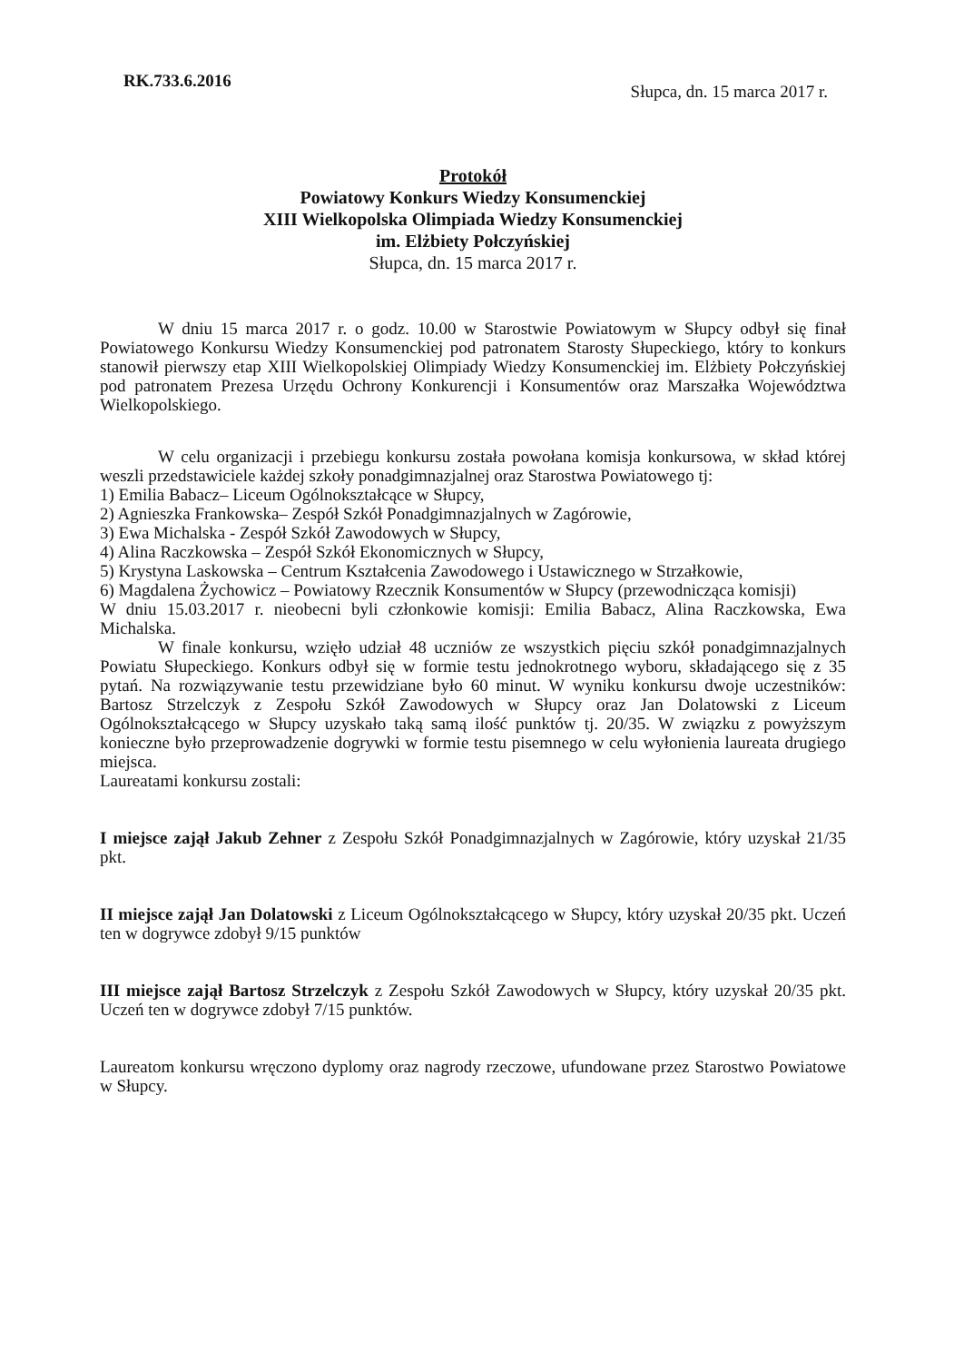RK.733.6.2016
Słupca, dn. 15 marca 2017 r.
Protokół
Powiatowy Konkurs Wiedzy Konsumenckiej
XIII Wielkopolska Olimpiada Wiedzy Konsumenckiej
im. Elżbiety Połczyńskiej
Słupca, dn. 15 marca 2017 r.
W dniu 15 marca 2017 r. o godz. 10.00 w Starostwie Powiatowym w Słupcy odbył się finał Powiatowego Konkursu Wiedzy Konsumenckiej pod patronatem Starosty Słupeckiego, który to konkurs stanowił pierwszy etap XIII Wielkopolskiej Olimpiady Wiedzy Konsumenckiej im. Elżbiety Połczyńskiej pod patronatem Prezesa Urzędu Ochrony Konkurencji i Konsumentów oraz Marszałka Województwa Wielkopolskiego.
W celu organizacji i przebiegu konkursu została powołana komisja konkursowa, w skład której weszli przedstawiciele każdej szkoły ponadgimnazjalnej oraz Starostwa Powiatowego tj:
1) Emilia Babacz– Liceum Ogólnokształcące w Słupcy,
2) Agnieszka Frankowska– Zespół Szkół Ponadgimnazjalnych w Zagórowie,
3) Ewa Michalska - Zespół Szkół Zawodowych w Słupcy,
4) Alina Raczkowska – Zespół Szkół Ekonomicznych w Słupcy,
5) Krystyna Laskowska – Centrum Kształcenia Zawodowego i Ustawicznego w Strzałkowie,
6) Magdalena Żychowicz – Powiatowy Rzecznik Konsumentów w Słupcy (przewodnicząca komisji)
W dniu 15.03.2017 r. nieobecni byli członkowie komisji: Emilia Babacz, Alina Raczkowska, Ewa Michalska.
W finale konkursu, wzięło udział 48 uczniów ze wszystkich pięciu szkół ponadgimnazjalnych Powiatu Słupeckiego. Konkurs odbył się w formie testu jednokrotnego wyboru, składającego się z 35 pytań. Na rozwiązywanie testu przewidziane było 60 minut. W wyniku konkursu dwoje uczestników: Bartosz Strzelczyk z Zespołu Szkół Zawodowych w Słupcy oraz Jan Dolatowski z Liceum Ogólnokształcącego w Słupcy uzyskało taką samą ilość punktów tj. 20/35. W związku z powyższym konieczne było przeprowadzenie dogrywki w formie testu pisemnego w celu wyłonienia laureata drugiego miejsca.
Laureatami konkursu zostali:
I miejsce zajął Jakub Zehner z Zespołu Szkół Ponadgimnazjalnych w Zagórowie, który uzyskał 21/35 pkt.
II miejsce zajął Jan Dolatowski z Liceum Ogólnokształcącego w Słupcy, który uzyskał 20/35 pkt. Uczeń ten w dogrywce zdobył 9/15 punktów
III miejsce zajął Bartosz Strzelczyk z Zespołu Szkół Zawodowych w Słupcy, który uzyskał 20/35 pkt. Uczeń ten w dogrywce zdobył 7/15 punktów.
Laureatom konkursu wręczono dyplomy oraz nagrody rzeczowe, ufundowane przez Starostwo Powiatowe w Słupcy.